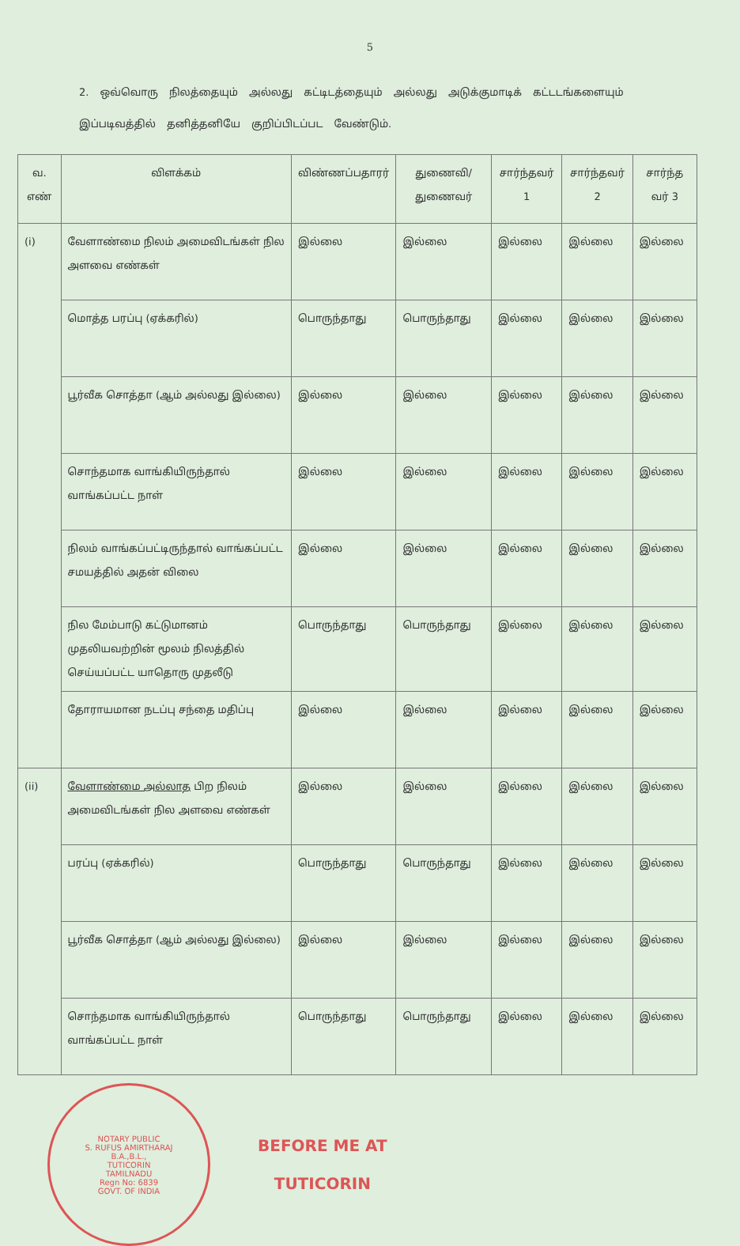5
2. ஒவ்வொரு நிலத்தையும் அல்லது கட்டிடத்தையும் அல்லது அடுக்குமாடிக் கட்டடங்களையும் இப்படிவத்தில் தனித்தனியே குறிப்பிடப்பட வேண்டும்.
| வ. எண் | விளக்கம் | விண்ணப்பதாரர் | துணைவி/ துணைவர் | சார்ந்தவர் 1 | சார்ந்தவர் 2 | சார்ந்த வர் 3 |
| --- | --- | --- | --- | --- | --- | --- |
| (i) | வேளாண்மை நிலம் அமைவிடங்கள் நில அளவை எண்கள் | இல்லை | இல்லை | இல்லை | இல்லை | இல்லை |
| | மொத்த பரப்பு (ஏக்கரில்) | பொருந்தாது | பொருந்தாது | இல்லை | இல்லை | இல்லை |
| | பூர்வீக சொத்தா (ஆம் அல்லது இல்லை) | இல்லை | இல்லை | இல்லை | இல்லை | இல்லை |
| | சொந்தமாக வாங்கியிருந்தால் வாங்கப்பட்ட நாள் | இல்லை | இல்லை | இல்லை | இல்லை | இல்லை |
| | நிலம் வாங்கப்பட்டிருந்தால் வாங்கப்பட்ட சமயத்தில் அதன் விலை | இல்லை | இல்லை | இல்லை | இல்லை | இல்லை |
| | நில மேம்பாடு கட்டுமானம் முதலியவற்றின் மூலம் நிலத்தில் செய்யப்பட்ட யாதொரு முதலீடு | பொருந்தாது | பொருந்தாது | இல்லை | இல்லை | இல்லை |
| | தோராயமான நடப்பு சந்தை மதிப்பு | இல்லை | இல்லை | இல்லை | இல்லை | இல்லை |
| (ii) | வேளாண்மை அல்லாத பிற நிலம் அமைவிடங்கள் நில அளவை எண்கள் | இல்லை | இல்லை | இல்லை | இல்லை | இல்லை |
| | பரப்பு (ஏக்கரில்) | பொருந்தாது | பொருந்தாது | இல்லை | இல்லை | இல்லை |
| | பூர்வீக சொத்தா (ஆம் அல்லது இல்லை) | இல்லை | இல்லை | இல்லை | இல்லை | இல்லை |
| | சொந்தமாக வாங்கியிருந்தால் வாங்கப்பட்ட நாள் | பொருந்தாது | பொருந்தாது | இல்லை | இல்லை | இல்லை |
NOTARY PUBLIC
S. RUFUS AMIRTHARAJ
B.A.,B.L.,
TUTICORIN
TAMILNADU
Regn No: 6839
GOVT. OF INDIA
BEFORE ME AT
TUTICORIN